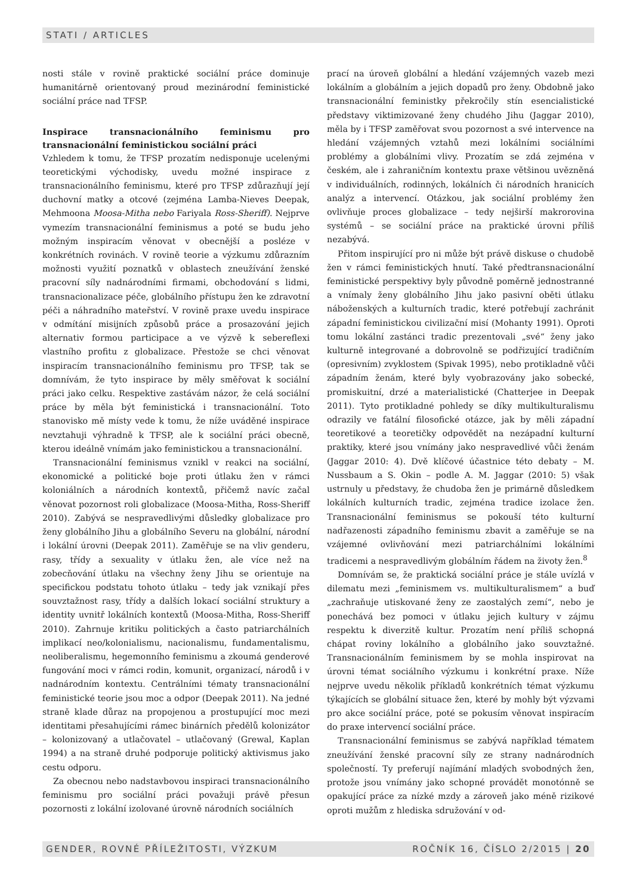STATI / ARTICLES
nosti stále v rovině praktické sociální práce dominuje humanitárně orientovaný proud mezinárodní feministické sociální práce nad TFSP.
Inspirace transnacionálního feminismu pro transnacionální feministickou sociální práci
Vzhledem k tomu, že TFSP prozatím nedisponuje ucelenými teoretickými východisky, uvedu možné inspirace z transnacionálního feminismu, které pro TFSP zdůrazňují její duchovní matky a otcové (zejména Lamba-Nieves Deepak, Mehmoona Moosa-Mitha nebo Fariyala Ross-Sheriff). Nejprve vymezím transnacionální feminismus a poté se budu jeho možným inspiracím věnovat v obecnější a posléze v konkrétních rovinách. V rovině teorie a výzkumu zdůrazním možnosti využití poznatků v oblastech zneužívání ženské pracovní síly nadnárodními firmami, obchodování s lidmi, transnacionalizace péče, globálního přístupu žen ke zdravotní péči a náhradního mateřství. V rovině praxe uvedu inspirace v odmítání misijních způsobů práce a prosazování jejich alternativ formou participace a ve výzvě k sebereflexi vlastního profitu z globalizace. Přestože se chci věnovat inspiracím transnacionálního feminismu pro TFSP, tak se domnívám, že tyto inspirace by měly směřovat k sociální práci jako celku. Respektive zastávám názor, že celá sociální práce by měla být feministická i transnacionální. Toto stanovisko mě místy vede k tomu, že níže uváděné inspirace nevztahuji výhradně k TFSP, ale k sociální práci obecně, kterou ideálně vnímám jako feministickou a transnacionální.
Transnacionální feminismus vznikl v reakci na sociální, ekonomické a politické boje proti útlaku žen v rámci koloniálních a národních kontextů, přičemž navíc začal věnovat pozornost roli globalizace (Moosa-Mitha, Ross-Sheriff 2010). Zabývá se nespravedlivými důsledky globalizace pro ženy globálního Jihu a globálního Severu na globální, národní i lokální úrovni (Deepak 2011). Zaměřuje se na vliv genderu, rasy, třídy a sexuality v útlaku žen, ale více než na zobecňování útlaku na všechny ženy Jihu se orientuje na specifickou podstatu tohoto útlaku – tedy jak vznikají přes souvztažnost rasy, třídy a dalších lokací sociální struktury a identity uvnitř lokálních kontextů (Moosa-Mitha, Ross-Sheriff 2010). Zahrnuje kritiku politických a často patriarchálních implikací neo/kolonialismu, nacionalismu, fundamentalismu, neoliberalismu, hegemonního feminismu a zkoumá genderové fungování moci v rámci rodin, komunit, organizací, národů i v nadnárodním kontextu. Centrálními tématy transnacionální feministické teorie jsou moc a odpor (Deepak 2011). Na jedné straně klade důraz na propojenou a prostupující moc mezi identitami přesahujícími rámec binárních předělů kolonizátor – kolonizovaný a utlačovatel – utlačovaný (Grewal, Kaplan 1994) a na straně druhé podporuje politický aktivismus jako cestu odporu.
Za obecnou nebo nadstavbovou inspiraci transnacionálního feminismu pro sociální práci považuji právě přesun pozornosti z lokální izolované úrovně národních sociálních
prací na úroveň globální a hledání vzájemných vazeb mezi lokálním a globálním a jejich dopadů pro ženy. Obdobně jako transnacionální feministky překročily stín esencialistické představy viktimizované ženy chudého Jihu (Jaggar 2010), měla by i TFSP zaměřovat svou pozornost a své intervence na hledání vzájemných vztahů mezi lokálními sociálními problémy a globálními vlivy. Prozatím se zdá zejména v českém, ale i zahraničním kontextu praxe většinou uvězněná v individuálních, rodinných, lokálních či národních hranicích analýz a intervencí. Otázkou, jak sociální problémy žen ovlivňuje proces globalizace – tedy nejširší makrorovina systémů – se sociální práce na praktické úrovni příliš nezabývá.
Přitom inspirující pro ni může být právě diskuse o chudobě žen v rámci feministických hnutí. Také předtransnacionální feministické perspektivy byly původně poměrně jednostranné a vnímaly ženy globálního Jihu jako pasivní oběti útlaku náboženských a kulturních tradic, které potřebují zachránit západní feministickou civilizační misí (Mohanty 1991). Oproti tomu lokální zastánci tradic prezentovali „své“ ženy jako kulturně integrované a dobrovolně se podřizující tradičním (opresivním) zvyklostem (Spivak 1995), nebo protikladně vůči západním ženám, které byly vyobrazovány jako sobecké, promiskuitní, drzé a materialistické (Chatterjee in Deepak 2011). Tyto protikladné pohledy se díky multikulturalismu odrazily ve fatální filosofické otázce, jak by měli západní teoretikové a teoretičky odpovědět na nezápadní kulturní praktiky, které jsou vnímány jako nespravedlivé vůči ženám (Jaggar 2010: 4). Dvě klíčové účastnice této debaty – M. Nussbaum a S. Okin – podle A. M. Jaggar (2010: 5) však ustrnuly u představy, že chudoba žen je primárně důsledkem lokálních kulturních tradic, zejména tradice izolace žen. Transnacionální feminismus se pokouší této kulturní nadřazenosti západního feminismu zbavit a zaměřuje se na vzájemné ovlivňování mezi patriarchálními lokálními tradicemi a nespravedlivým globálním řádem na životy žen.<sup>8</sup>
Domnívám se, že praktická sociální práce je stále uvízlá v dilematu mezi „feminismem vs. multikulturalismem“ a buď „zachraňuje utiskované ženy ze zaostalých zemí“, nebo je ponechává bez pomoci v útlaku jejich kultury v zájmu respektu k diverzitě kultur. Prozatím není příliš schopná chápat roviny lokálního a globálního jako souvztažné. Transnacionálním feminismem by se mohla inspirovat na úrovni témat sociálního výzkumu i konkrétní praxe. Níže nejprve uvedu několik příkladů konkrétních témat výzkumu týkajících se globální situace žen, které by mohly být výzvami pro akce sociální práce, poté se pokusím věnovat inspiracím do praxe intervencí sociální práce.
Transnacionální feminismus se zabývá například tématem zneužívání ženské pracovní síly ze strany nadnárodních společností. Ty preferují najímání mladých svobodných žen, protože jsou vnímány jako schopné provádět monotónně se opakující práce za nízké mzdy a zároveň jako méně rizikové oproti mužům z hlediska sdružování v od-
GENDER, ROVNÉ PŘÍLEŽITOSTI, VÝZKUM ROČNÍK 16, ČÍSLO 2/2015 | 20